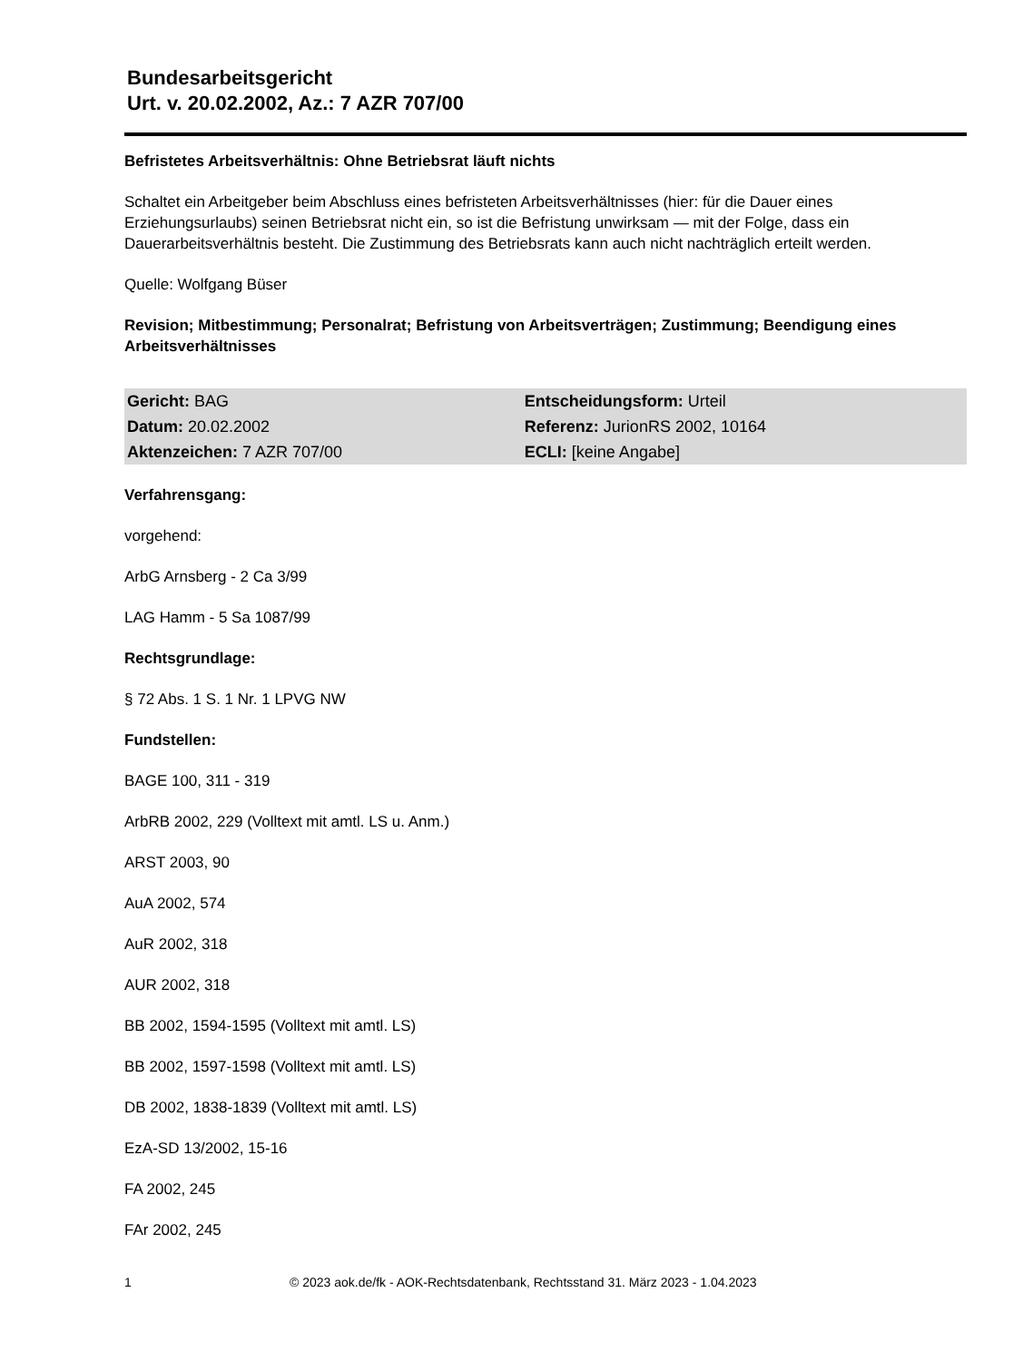Bundesarbeitsgericht
Urt. v. 20.02.2002, Az.: 7 AZR 707/00
Befristetes Arbeitsverhältnis: Ohne Betriebsrat läuft nichts
Schaltet ein Arbeitgeber beim Abschluss eines befristeten Arbeitsverhältnisses (hier: für die Dauer eines Erziehungsurlaubs) seinen Betriebsrat nicht ein, so ist die Befristung unwirksam — mit der Folge, dass ein Dauerarbeitsverhältnis besteht. Die Zustimmung des Betriebsrats kann auch nicht nachträglich erteilt werden.
Quelle: Wolfgang Büser
Revision; Mitbestimmung; Personalrat; Befristung von Arbeitsverträgen; Zustimmung; Beendigung eines Arbeitsverhältnisses
| Gericht: BAG | Entscheidungsform: Urteil |
| Datum: 20.02.2002 | Referenz: JurionRS 2002, 10164 |
| Aktenzeichen: 7 AZR 707/00 | ECLI: [keine Angabe] |
Verfahrensgang:
vorgehend:
ArbG Arnsberg - 2 Ca 3/99
LAG Hamm - 5 Sa 1087/99
Rechtsgrundlage:
§ 72 Abs. 1 S. 1 Nr. 1 LPVG NW
Fundstellen:
BAGE 100, 311 - 319
ArbRB 2002, 229 (Volltext mit amtl. LS u. Anm.)
ARST 2003, 90
AuA 2002, 574
AuR 2002, 318
AUR 2002, 318
BB 2002, 1594-1595 (Volltext mit amtl. LS)
BB 2002, 1597-1598 (Volltext mit amtl. LS)
DB 2002, 1838-1839 (Volltext mit amtl. LS)
EzA-SD 13/2002, 15-16
FA 2002, 245
FAr 2002, 245
1 © 2023 aok.de/fk - AOK-Rechtsdatenbank, Rechtsstand 31. März 2023 - 1.04.2023